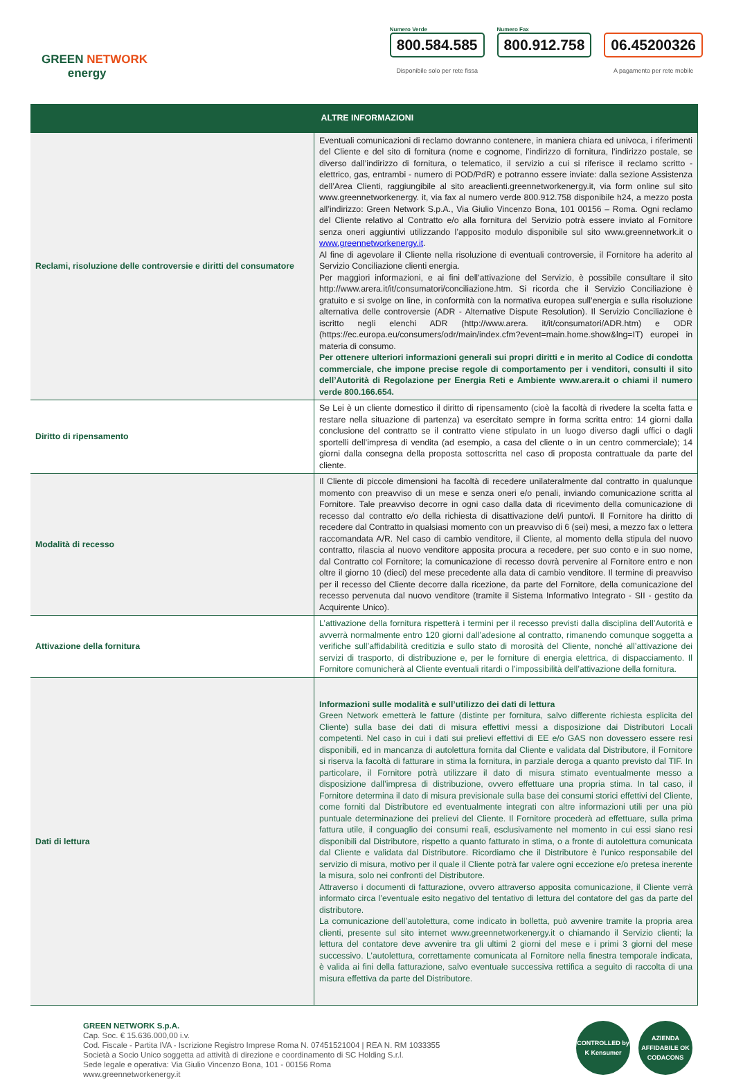GREEN NETWORK
energy
Numero Verde
800.584.585
Disponibile solo per rete fissa
Numero Fax
800.912.758
06.45200326
A pagamento per rete mobile
| | ALTRE INFORMAZIONI |
| --- | --- |
| Reclami, risoluzione delle controversie e diritti del consumatore | Eventuali comunicazioni di reclamo dovranno contenere, in maniera chiara ed univoca, i riferimenti del Cliente e del sito di fornitura (nome e cognome, l’indirizzo di fornitura, l’indirizzo postale, se diverso dall’indirizzo di fornitura, o telematico, il servizio a cui si riferisce il reclamo scritto - elettrico, gas, entrambi - numero di POD/PdR) e potranno essere inviate: dalla sezione Assistenza dell’Area Clienti, raggiungibile al sito areaclienti.greennetworkenergy.it, via form online sul sito www.greennetworkenergy. it, via fax al numero verde 800.912.758 disponibile h24, a mezzo posta all’indirizzo: Green Network S.p.A., Via Giulio Vincenzo Bona, 101 00156 – Roma. Ogni reclamo del Cliente relativo al Contratto e/o alla fornitura del Servizio potrà essere inviato al Fornitore senza oneri aggiuntivi utilizzando l’apposito modulo disponibile sul sito www.greennetwork.it o www.greennetworkenergy.it . Al fine di agevolare il Cliente nella risoluzione di eventuali controversie, il Fornitore ha aderito al Servizio Conciliazione clienti energia. Per maggiori informazioni, e ai fini dell’attivazione del Servizio, è possibile consultare il sito http://www.arera.it/it/consumatori/conciliazione.htm. Si ricorda che il Servizio Conciliazione è gratuito e si svolge on line, in conformità con la normativa europea sull’energia e sulla risoluzione alternativa delle controversie (ADR - Alternative Dispute Resolution). Il Servizio Conciliazione è iscritto negli elenchi ADR (http://www.arera. it/it/consumatori/ADR.htm) e ODR (https://ec.europa.eu/consumers/odr/main/index.cfm?event=main.home.show&lng=IT) europei in materia di consumo. Per ottenere ulteriori informazioni generali sui propri diritti e in merito al Codice di condotta commerciale, che impone precise regole di comportamento per i venditori, consulti il sito dell’Autorità di Regolazione per Energia Reti e Ambiente www.arera.it o chiami il numero verde 800.166.654. |
| Diritto di ripensamento | Se Lei è un cliente domestico il diritto di ripensamento (cioè la facoltà di rivedere la scelta fatta e restare nella situazione di partenza) va esercitato sempre in forma scritta entro: 14 giorni dalla conclusione del contratto se il contratto viene stipulato in un luogo diverso dagli uffici o dagli sportelli dell’impresa di vendita (ad esempio, a casa del cliente o in un centro commerciale); 14 giorni dalla consegna della proposta sottoscritta nel caso di proposta contrattuale da parte del cliente. |
| Modalità di recesso | Il Cliente di piccole dimensioni ha facoltà di recedere unilateralmente dal contratto in qualunque momento con preavviso di un mese e senza oneri e/o penali, inviando comunicazione scritta al Fornitore. Tale preavviso decorre in ogni caso dalla data di ricevimento della comunicazione di recesso dal contratto e/o della richiesta di disattivazione del/i punto/i. Il Fornitore ha diritto di recedere dal Contratto in qualsiasi momento con un preavviso di 6 (sei) mesi, a mezzo fax o lettera raccomandata A/R. Nel caso di cambio venditore, il Cliente, al momento della stipula del nuovo contratto, rilascia al nuovo venditore apposita procura a recedere, per suo conto e in suo nome, dal Contratto col Fornitore; la comunicazione di recesso dovrà pervenire al Fornitore entro e non oltre il giorno 10 (dieci) del mese precedente alla data di cambio venditore. Il termine di preavviso per il recesso del Cliente decorre dalla ricezione, da parte del Fornitore, della comunicazione del recesso pervenuta dal nuovo venditore (tramite il Sistema Informativo Integrato - SII - gestito da Acquirente Unico). |
| Attivazione della fornitura | L’attivazione della fornitura rispetterà i termini per il recesso previsti dalla disciplina dell’Autorità e avverrà normalmente entro 120 giorni dall’adesione al contratto, rimanendo comunque soggetta a verifiche sull’affidabilità creditizia e sullo stato di morosità del Cliente, nonché all’attivazione dei servizi di trasporto, di distribuzione e, per le forniture di energia elettrica, di dispacciamento. Il Fornitore comunicherà al Cliente eventuali ritardi o l’impossibilità dell’attivazione della fornitura. |
| Dati di lettura | Informazioni sulle modalità e sull’utilizzo dei dati di lettura Green Network emetterà le fatture (distinte per fornitura, salvo differente richiesta esplicita del Cliente) sulla base dei dati di misura effettivi messi a disposizione dai Distributori Locali competenti. Nel caso in cui i dati sui prelievi effettivi di EE e/o GAS non dovessero essere resi disponibili, ed in mancanza di autolettura fornita dal Cliente e validata dal Distributore, il Fornitore si riserva la facoltà di fatturare in stima la fornitura, in parziale deroga a quanto previsto dal TIF. In particolare, il Fornitore potrà utilizzare il dato di misura stimato eventualmente messo a disposizione dall’impresa di distribuzione, ovvero effettuare una propria stima. In tal caso, il Fornitore determina il dato di misura previsionale sulla base dei consumi storici effettivi del Cliente, come forniti dal Distributore ed eventualmente integrati con altre informazioni utili per una più puntuale determinazione dei prelievi del Cliente. Il Fornitore procederà ad effettuare, sulla prima fattura utile, il conguaglio dei consumi reali, esclusivamente nel momento in cui essi siano resi disponibili dal Distributore, rispetto a quanto fatturato in stima, o a fronte di autolettura comunicata dal Cliente e validata dal Distributore. Ricordiamo che il Distributore è l’unico responsabile del servizio di misura, motivo per il quale il Cliente potrà far valere ogni eccezione e/o pretesa inerente la misura, solo nei confronti del Distributore. Attraverso i documenti di fatturazione, ovvero attraverso apposita comunicazione, il Cliente verrà informato circa l’eventuale esito negativo del tentativo di lettura del contatore del gas da parte del distributore. La comunicazione dell’autolettura, come indicato in bolletta, può avvenire tramite la propria area clienti, presente sul sito internet www.greennetworkenergy.it o chiamando il Servizio clienti; la lettura del contatore deve avvenire tra gli ultimi 2 giorni del mese e i primi 3 giorni del mese successivo. L’autolettura, correttamente comunicata al Fornitore nella finestra temporale indicata, è valida ai fini della fatturazione, salvo eventuale successiva rettifica a seguito di raccolta di una misura effettiva da parte del Distributore. |
GREEN NETWORK S.p.A.
Cap. Soc. € 15.636.000,00 i.v.
Cod. Fiscale - Partita IVA - Iscrizione Registro Imprese Roma N. 07451521004 | REA N. RM 1033355
Società a Socio Unico soggetta ad attività di direzione e coordinamento di SC Holding S.r.l.
Sede legale e operativa: Via Giulio Vincenzo Bona, 101 - 00156 Roma
www.greennetworkenergy.it
CONTROLLED by K Kensumer
AZIENDA AFFIDABILE OK CODACONS